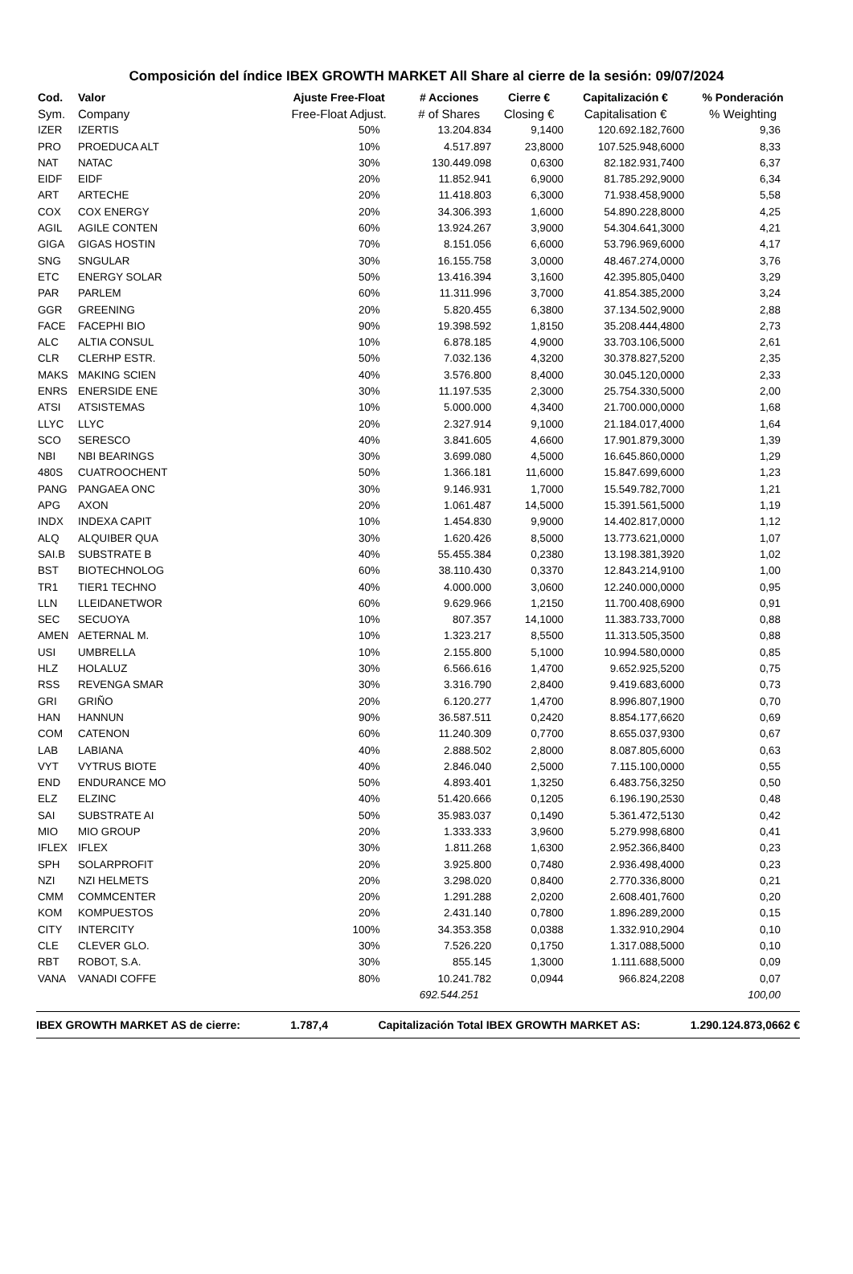Composición del índice IBEX GROWTH MARKET All Share al cierre de la sesión: 09/07/2024
| Cod. | Valor | Ajuste Free-Float | # Acciones | Cierre € | Capitalización € | % Ponderación |
| --- | --- | --- | --- | --- | --- | --- |
| Sym. | Company | Free-Float Adjust. | # of Shares | Closing € | Capitalisation € | % Weighting |
| IZER | IZERTIS | 50% | 13.204.834 | 9,1400 | 120.692.182,7600 | 9,36 |
| PRO | PROEDUCA ALT | 10% | 4.517.897 | 23,8000 | 107.525.948,6000 | 8,33 |
| NAT | NATAC | 30% | 130.449.098 | 0,6300 | 82.182.931,7400 | 6,37 |
| EIDF | EIDF | 20% | 11.852.941 | 6,9000 | 81.785.292,9000 | 6,34 |
| ART | ARTECHE | 20% | 11.418.803 | 6,3000 | 71.938.458,9000 | 5,58 |
| COX | COX ENERGY | 20% | 34.306.393 | 1,6000 | 54.890.228,8000 | 4,25 |
| AGIL | AGILE CONTEN | 60% | 13.924.267 | 3,9000 | 54.304.641,3000 | 4,21 |
| GIGA | GIGAS HOSTIN | 70% | 8.151.056 | 6,6000 | 53.796.969,6000 | 4,17 |
| SNG | SNGULAR | 30% | 16.155.758 | 3,0000 | 48.467.274,0000 | 3,76 |
| ETC | ENERGY SOLAR | 50% | 13.416.394 | 3,1600 | 42.395.805,0400 | 3,29 |
| PAR | PARLEM | 60% | 11.311.996 | 3,7000 | 41.854.385,2000 | 3,24 |
| GGR | GREENING | 20% | 5.820.455 | 6,3800 | 37.134.502,9000 | 2,88 |
| FACE | FACEPHI BIO | 90% | 19.398.592 | 1,8150 | 35.208.444,4800 | 2,73 |
| ALC | ALTIA CONSUL | 10% | 6.878.185 | 4,9000 | 33.703.106,5000 | 2,61 |
| CLR | CLERHP ESTR. | 50% | 7.032.136 | 4,3200 | 30.378.827,5200 | 2,35 |
| MAKS | MAKING SCIEN | 40% | 3.576.800 | 8,4000 | 30.045.120,0000 | 2,33 |
| ENRS | ENERSIDE ENE | 30% | 11.197.535 | 2,3000 | 25.754.330,5000 | 2,00 |
| ATSI | ATSISTEMAS | 10% | 5.000.000 | 4,3400 | 21.700.000,0000 | 1,68 |
| LLYC | LLYC | 20% | 2.327.914 | 9,1000 | 21.184.017,4000 | 1,64 |
| SCO | SERESCO | 40% | 3.841.605 | 4,6600 | 17.901.879,3000 | 1,39 |
| NBI | NBI BEARINGS | 30% | 3.699.080 | 4,5000 | 16.645.860,0000 | 1,29 |
| 480S | CUATROOCHENT | 50% | 1.366.181 | 11,6000 | 15.847.699,6000 | 1,23 |
| PANG | PANGAEA ONC | 30% | 9.146.931 | 1,7000 | 15.549.782,7000 | 1,21 |
| APG | AXON | 20% | 1.061.487 | 14,5000 | 15.391.561,5000 | 1,19 |
| INDX | INDEXA CAPIT | 10% | 1.454.830 | 9,9000 | 14.402.817,0000 | 1,12 |
| ALQ | ALQUIBER QUA | 30% | 1.620.426 | 8,5000 | 13.773.621,0000 | 1,07 |
| SAI.B | SUBSTRATE B | 40% | 55.455.384 | 0,2380 | 13.198.381,3920 | 1,02 |
| BST | BIOTECHNOLOG | 60% | 38.110.430 | 0,3370 | 12.843.214,9100 | 1,00 |
| TR1 | TIER1 TECHNO | 40% | 4.000.000 | 3,0600 | 12.240.000,0000 | 0,95 |
| LLN | LLEIDANETWOR | 60% | 9.629.966 | 1,2150 | 11.700.408,6900 | 0,91 |
| SEC | SECUOYA | 10% | 807.357 | 14,1000 | 11.383.733,7000 | 0,88 |
| AMEN | AETERNAL M. | 10% | 1.323.217 | 8,5500 | 11.313.505,3500 | 0,88 |
| USI | UMBRELLA | 10% | 2.155.800 | 5,1000 | 10.994.580,0000 | 0,85 |
| HLZ | HOLALUZ | 30% | 6.566.616 | 1,4700 | 9.652.925,5200 | 0,75 |
| RSS | REVENGA SMAR | 30% | 3.316.790 | 2,8400 | 9.419.683,6000 | 0,73 |
| GRI | GRIÑO | 20% | 6.120.277 | 1,4700 | 8.996.807,1900 | 0,70 |
| HAN | HANNUN | 90% | 36.587.511 | 0,2420 | 8.854.177,6620 | 0,69 |
| COM | CATENON | 60% | 11.240.309 | 0,7700 | 8.655.037,9300 | 0,67 |
| LAB | LABIANA | 40% | 2.888.502 | 2,8000 | 8.087.805,6000 | 0,63 |
| VYT | VYTRUS BIOTE | 40% | 2.846.040 | 2,5000 | 7.115.100,0000 | 0,55 |
| END | ENDURANCE MO | 50% | 4.893.401 | 1,3250 | 6.483.756,3250 | 0,50 |
| ELZ | ELZINC | 40% | 51.420.666 | 0,1205 | 6.196.190,2530 | 0,48 |
| SAI | SUBSTRATE AI | 50% | 35.983.037 | 0,1490 | 5.361.472,5130 | 0,42 |
| MIO | MIO GROUP | 20% | 1.333.333 | 3,9600 | 5.279.998,6800 | 0,41 |
| IFLEX | IFLEX | 30% | 1.811.268 | 1,6300 | 2.952.366,8400 | 0,23 |
| SPH | SOLARPROFIT | 20% | 3.925.800 | 0,7480 | 2.936.498,4000 | 0,23 |
| NZI | NZI HELMETS | 20% | 3.298.020 | 0,8400 | 2.770.336,8000 | 0,21 |
| CMM | COMMCENTER | 20% | 1.291.288 | 2,0200 | 2.608.401,7600 | 0,20 |
| KOM | KOMPUESTOS | 20% | 2.431.140 | 0,7800 | 1.896.289,2000 | 0,15 |
| CITY | INTERCITY | 100% | 34.353.358 | 0,0388 | 1.332.910,2904 | 0,10 |
| CLE | CLEVER GLO. | 30% | 7.526.220 | 0,1750 | 1.317.088,5000 | 0,10 |
| RBT | ROBOT, S.A. | 30% | 855.145 | 1,3000 | 1.111.688,5000 | 0,09 |
| VANA | VANADI COFFE | 80% | 10.241.782 | 0,0944 | 966.824,2208 | 0,07 |
| | | | 692.544.251 | | | 100,00 |
IBEX GROWTH MARKET AS de cierre: 1.787,4 Capitalización Total IBEX GROWTH MARKET AS: 1.290.124.873,0662 €